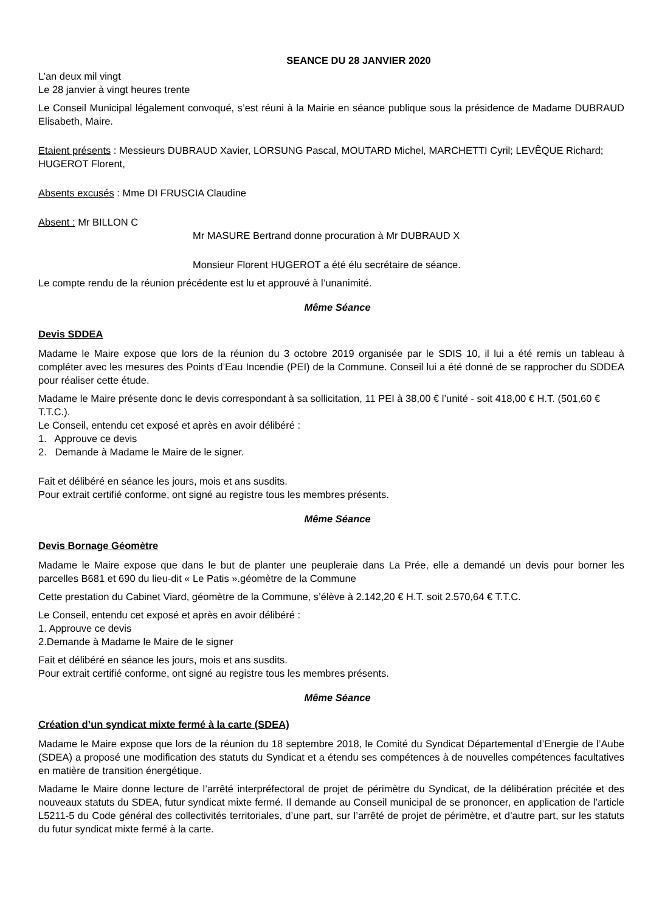SEANCE DU 28 JANVIER 2020
L’an deux mil vingt
Le 28 janvier à vingt heures trente
Le Conseil Municipal légalement convoqué, s’est réuni à la Mairie en séance publique sous la présidence de Madame DUBRAUD Elisabeth, Maire.
Etaient présents : Messieurs DUBRAUD Xavier, LORSUNG Pascal, MOUTARD Michel, MARCHETTI Cyril; LEVÊQUE Richard; HUGEROT Florent,
Absents excusés : Mme DI FRUSCIA Claudine
Absent : Mr BILLON C
Mr MASURE Bertrand donne procuration à Mr DUBRAUD X
Monsieur Florent HUGEROT a été élu secrétaire de séance.
Le compte rendu de la réunion précédente est lu et approuvé à l’unanimité.
Même Séance
Devis SDDEA
Madame le Maire expose que lors de la réunion du 3 octobre 2019 organisée par le SDIS 10, il lui a été remis un tableau à compléter avec les mesures des Points d’Eau Incendie (PEI) de la Commune. Conseil lui a été donné de se rapprocher du SDDEA pour réaliser cette étude.
Madame le Maire présente donc le devis correspondant à sa sollicitation, 11 PEI à 38,00 € l’unité - soit 418,00 € H.T. (501,60 € T.T.C.).
Le Conseil, entendu cet exposé et après en avoir délibéré :
1. Approuve ce devis
2. Demande à Madame le Maire de le signer.
Fait et délibéré en séance les jours, mois et ans susdits.
Pour extrait certifié conforme, ont signé au registre tous les membres présents.
Même Séance
Devis Bornage Géomètre
Madame le Maire expose que dans le but de planter une peupleraie dans La Prée, elle a demandé un devis pour borner les parcelles B681 et 690 du lieu-dit « Le Patis ».géomètre de la Commune
Cette prestation du Cabinet Viard, géomètre de la Commune, s’élève à 2.142,20 € H.T. soit 2.570,64 € T.T.C.
Le Conseil, entendu cet exposé et après en avoir délibéré :
1. Approuve ce devis
2.Demande à Madame le Maire de le signer
Fait et délibéré en séance les jours, mois et ans susdits.
Pour extrait certifié conforme, ont signé au registre tous les membres présents.
Même Séance
Création d’un syndicat mixte fermé à la carte (SDEA)
Madame le Maire expose que lors de la réunion du 18 septembre 2018, le Comité du Syndicat Départemental d’Energie de l’Aube (SDEA) a proposé une modification des statuts du Syndicat et a étendu ses compétences à de nouvelles compétences facultatives en matière de transition énergétique.
Madame le Maire donne lecture de l’arrêté interpréfectoral de projet de périmètre du Syndicat, de la délibération précitée et des nouveaux statuts du SDEA, futur syndicat mixte fermé. Il demande au Conseil municipal de se prononcer, en application de l’article L5211-5 du Code général des collectivités territoriales, d’une part, sur l’arrêté de projet de périmètre, et d’autre part, sur les statuts du futur syndicat mixte fermé à la carte.